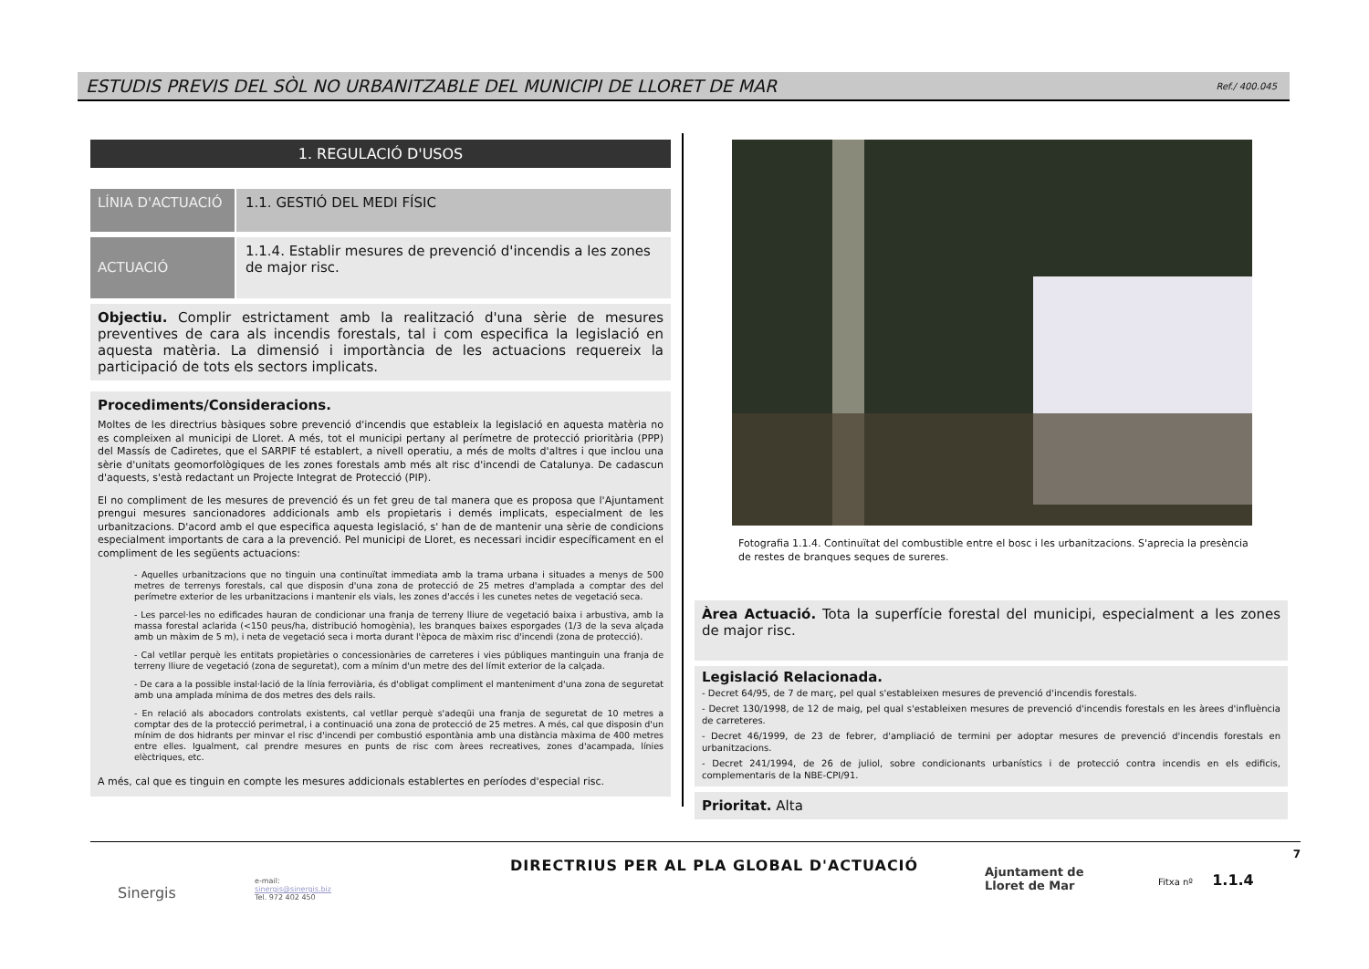ESTUDIS PREVIS DEL SÒL NO URBANITZABLE DEL MUNICIPI DE LLORET DE MAR
Ref./ 400.045
1. REGULACIÓ D'USOS
LÍNIA D'ACTUACIÓ
1.1. GESTIÓ DEL MEDI FÍSIC
ACTUACIÓ
1.1.4. Establir mesures de prevenció d'incendis a les zones de major risc.
Objectiu. Complir estrictament amb la realització d'una sèrie de mesures preventives de cara als incendis forestals, tal i com especifica la legislació en aquesta matèria. La dimensió i importància de les actuacions requereix la participació de tots els sectors implicats.
Procediments/Consideracions.
Moltes de les directrius bàsiques sobre prevenció d'incendis que estableix la legislació en aquesta matèria no es compleixen al municipi de Lloret. A més, tot el municipi pertany al perímetre de protecció prioritària (PPP) del Massís de Cadiretes, que el SARPIF té establert, a nivell operatiu, a més de molts d'altres i que inclou una sèrie d'unitats geomorfològiques de les zones forestals amb més alt risc d'incendi de Catalunya. De cadascun d'aquests, s'està redactant un Projecte Integrat de Protecció (PIP).
El no compliment de les mesures de prevenció és un fet greu de tal manera que es proposa que l'Ajuntament prengui mesures sancionadores addicionals amb els propietaris i demés implicats, especialment de les urbanitzacions. D'acord amb el que especifica aquesta legislació, s' han de de mantenir una sèrie de condicions especialment importants de cara a la prevenció. Pel municipi de Lloret, es necessari incidir específicament en el compliment de les següents actuacions:
- Aquelles urbanitzacions que no tinguin una continuïtat immediata amb la trama urbana i situades a menys de 500 metres de terrenys forestals, cal que disposin d'una zona de protecció de 25 metres d'amplada a comptar des del perímetre exterior de les urbanitzacions i mantenir els vials, les zones d'accés i les cunetes netes de vegetació seca.
- Les parcel·les no edificades hauran de condicionar una franja de terreny lliure de vegetació baixa i arbustiva, amb la massa forestal aclarida (<150 peus/ha, distribució homogènia), les branques baixes esporgades (1/3 de la seva alçada amb un màxim de 5 m), i neta de vegetació seca i morta durant l'època de màxim risc d'incendi (zona de protecció).
- Cal vetllar perquè les entitats propietàries o concessionàries de carreteres i vies públiques mantinguin una franja de terreny lliure de vegetació (zona de seguretat), com a mínim d'un metre des del límit exterior de la calçada.
- De cara a la possible instal·lació de la línia ferroviària, és d'obligat compliment el manteniment d'una zona de seguretat amb una amplada mínima de dos metres des dels rails.
- En relació als abocadors controlats existents, cal vetllar perquè s'adeqüi una franja de seguretat de 10 metres a comptar des de la protecció perimetral, i a continuació una zona de protecció de 25 metres. A més, cal que disposin d'un mínim de dos hidrants per minvar el risc d'incendi per combustió espontània amb una distància màxima de 400 metres entre elles. Igualment, cal prendre mesures en punts de risc com àrees recreatives, zones d'acampada, línies elèctriques, etc.
A més, cal que es tinguin en compte les mesures addicionals establertes en períodes d'especial risc.
Fotografia 1.1.4. Continuïtat del combustible entre el bosc i les urbanitzacions. S'aprecia la presència de restes de branques seques de sureres.
Àrea Actuació. Tota la superfície forestal del municipi, especialment a les zones de major risc.
Legislació Relacionada.
- Decret 64/95, de 7 de març, pel qual s'estableixen mesures de prevenció d'incendis forestals.
- Decret 130/1998, de 12 de maig, pel qual s'estableixen mesures de prevenció d'incendis forestals en les àrees d'influència de carreteres.
- Decret 46/1999, de 23 de febrer, d'ampliació de termini per adoptar mesures de prevenció d'incendis forestals en urbanitzacions.
- Decret 241/1994, de 26 de juliol, sobre condicionants urbanístics i de protecció contra incendis en els edificis, complementaris de la NBE-CPI/91.
Prioritat. Alta
7
Sinergis
e-mail:
sinergis@sinergis.biz
Tel. 972 402 450
DIRECTRIUS PER AL PLA GLOBAL D'ACTUACIÓ
Ajuntament de
Lloret de Mar
Fitxa nº 1.1.4